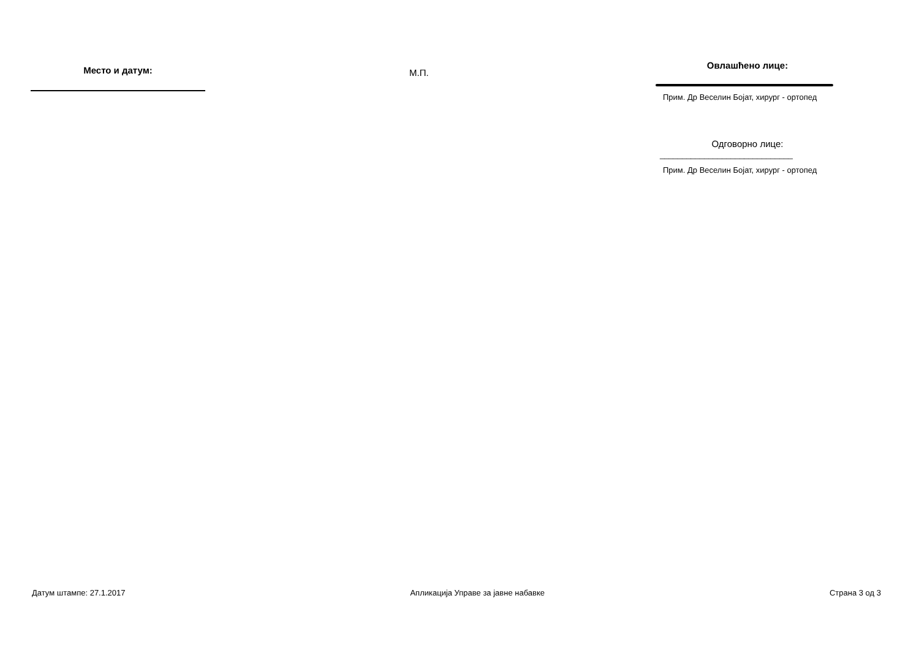Место и датум:
М.П.
Овлашћено лице:
Прим. Др Веселин Бојат, хирург - ортопед
Одговорно лице:
______________________________
Прим. Др Веселин Бојат, хирург - ортопед
Датум штампе: 27.1.2017 Апликација Управе за јавне набавке Страна 3 од 3